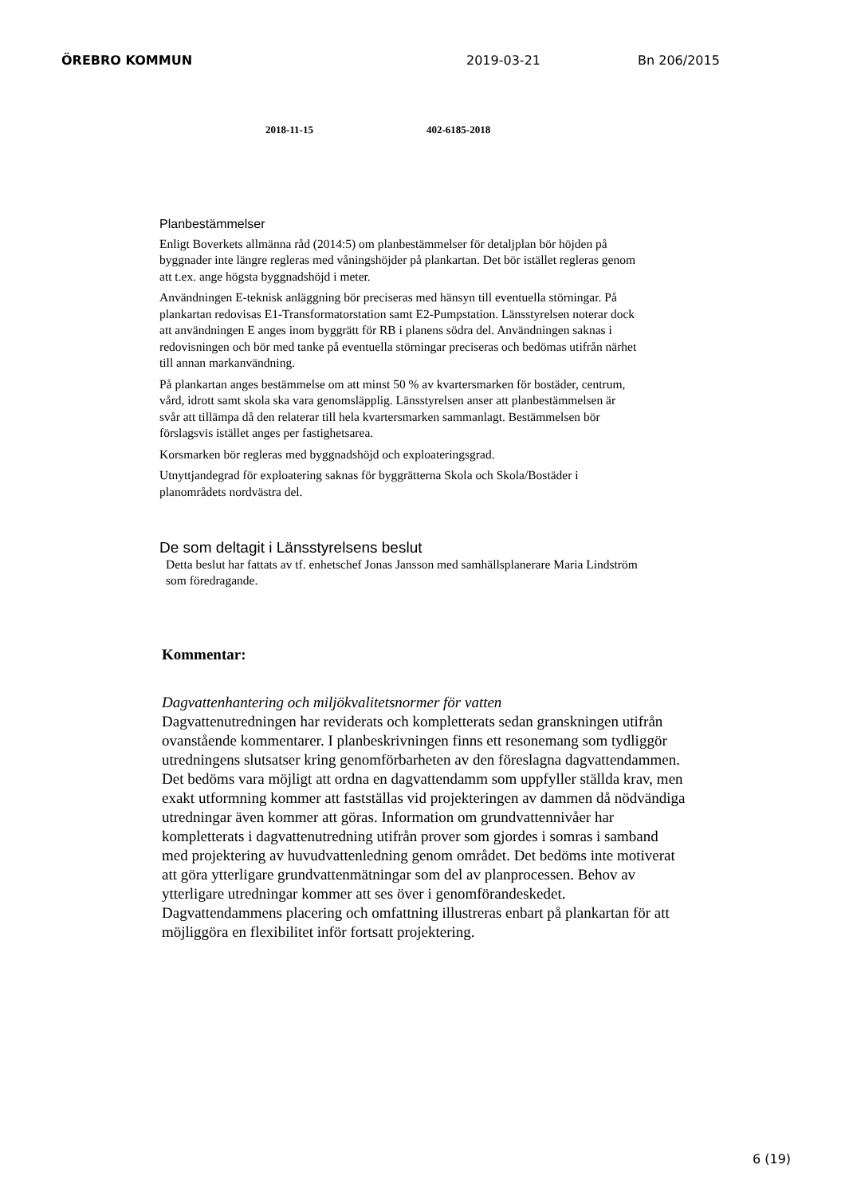ÖREBRO KOMMUN 2019-03-21 Bn 206/2015
2018-11-15 402-6185-2018
Planbestämmelser
Enligt Boverkets allmänna råd (2014:5) om planbestämmelser för detaljplan bör höjden på byggnader inte längre regleras med våningshöjder på plankartan. Det bör istället regleras genom att t.ex. ange högsta byggnadshöjd i meter.
Användningen E-teknisk anläggning bör preciseras med hänsyn till eventuella störningar. På plankartan redovisas E1-Transformatorstation samt E2-Pumpstation. Länsstyrelsen noterar dock att användningen E anges inom byggrätt för RB i planens södra del. Användningen saknas i redovisningen och bör med tanke på eventuella störningar preciseras och bedömas utifrån närhet till annan markanvändning.
På plankartan anges bestämmelse om att minst 50 % av kvartersmarken för bostäder, centrum, vård, idrott samt skola ska vara genomsläpplig. Länsstyrelsen anser att planbestämmelsen är svår att tillämpa då den relaterar till hela kvartersmarken sammanlagt. Bestämmelsen bör förslagsvis istället anges per fastighetsarea.
Korsmarken bör regleras med byggnadshöjd och exploateringsgrad.
Utnyttjandegrad för exploatering saknas för byggrätterna Skola och Skola/Bostäder i planområdets nordvästra del.
De som deltagit i Länsstyrelsens beslut
Detta beslut har fattats av tf. enhetschef Jonas Jansson med samhällsplanerare Maria Lindström som föredragande.
Kommentar:
Dagvattenhantering och miljökvalitetsnormer för vatten
Dagvattenutredningen har reviderats och kompletterats sedan granskningen utifrån ovanstående kommentarer. I planbeskrivningen finns ett resonemang som tydliggör utredningens slutsatser kring genomförbarheten av den föreslagna dagvattendammen. Det bedöms vara möjligt att ordna en dagvattendamm som uppfyller ställda krav, men exakt utformning kommer att fastställas vid projekteringen av dammen då nödvändiga utredningar även kommer att göras. Information om grundvattennivåer har kompletterats i dagvattenutredning utifrån prover som gjordes i somras i samband med projektering av huvudvattenledning genom området. Det bedöms inte motiverat att göra ytterligare grundvattenmätningar som del av planprocessen. Behov av ytterligare utredningar kommer att ses över i genomförandeskedet. Dagvattendammens placering och omfattning illustreras enbart på plankartan för att möjliggöra en flexibilitet inför fortsatt projektering.
6 (19)